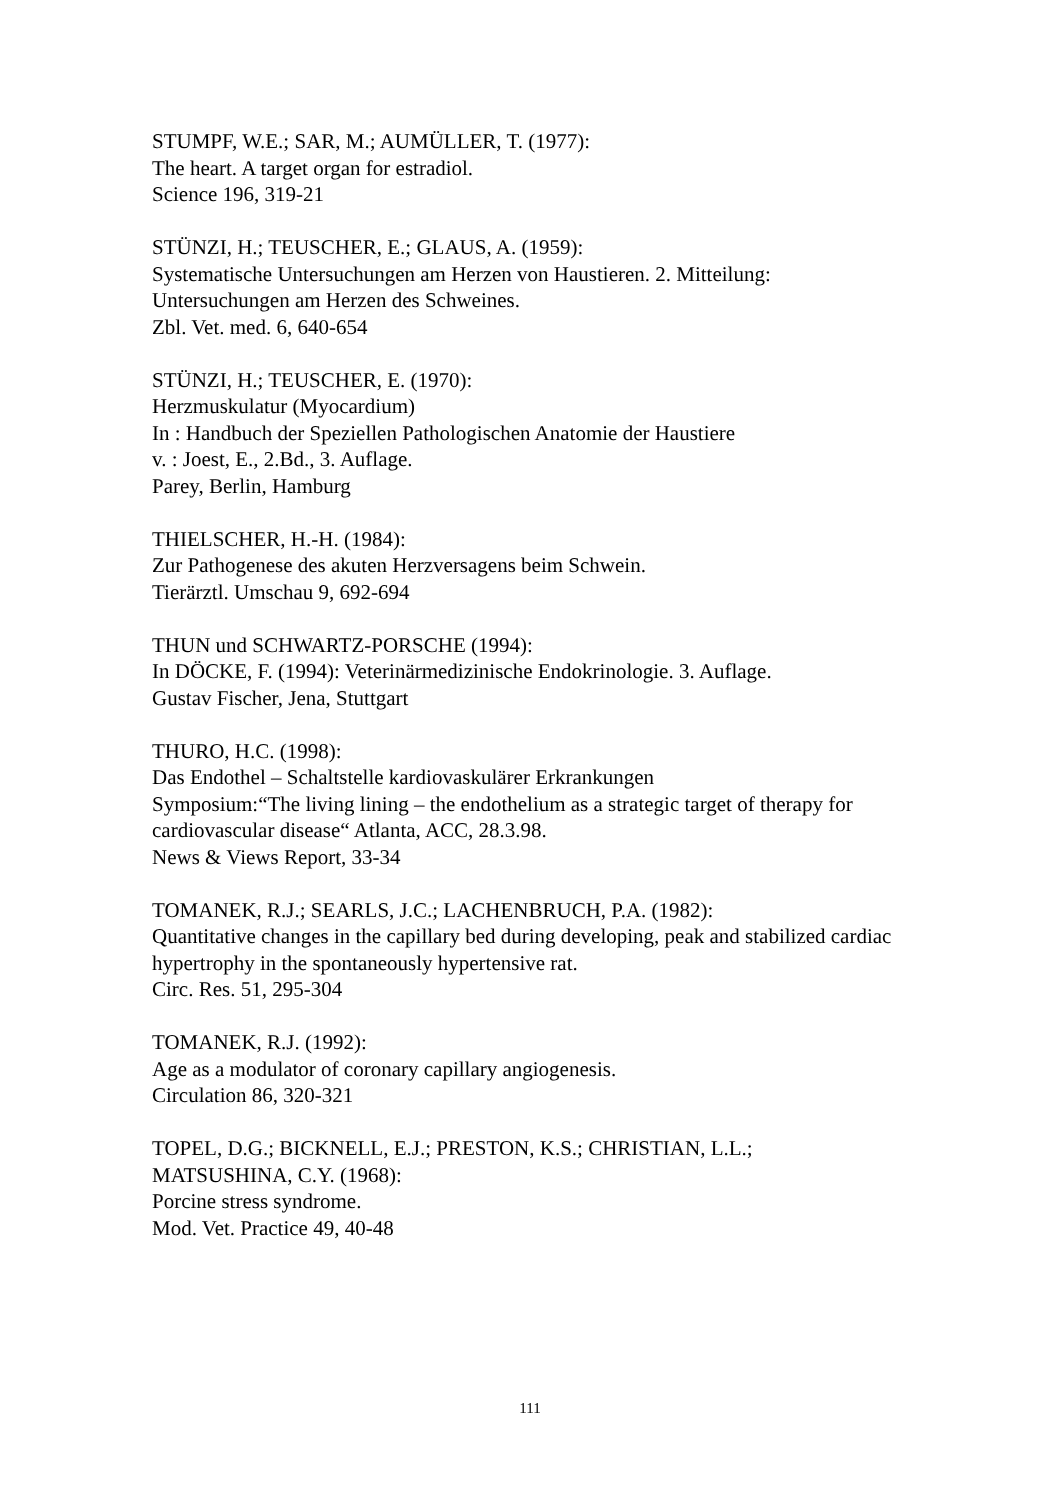STUMPF, W.E.; SAR, M.; AUMÜLLER, T. (1977):
The heart. A target organ for estradiol.
Science 196, 319-21
STÜNZI, H.; TEUSCHER, E.; GLAUS, A. (1959):
Systematische Untersuchungen am Herzen von Haustieren. 2. Mitteilung:
Untersuchungen am Herzen des Schweines.
Zbl. Vet. med. 6, 640-654
STÜNZI, H.; TEUSCHER, E. (1970):
Herzmuskulatur (Myocardium)
In : Handbuch der Speziellen Pathologischen Anatomie der Haustiere
v. : Joest, E., 2.Bd., 3. Auflage.
Parey, Berlin, Hamburg
THIELSCHER, H.-H. (1984):
Zur Pathogenese des akuten Herzversagens beim Schwein.
Tierärztl. Umschau 9, 692-694
THUN und SCHWARTZ-PORSCHE (1994):
In DÖCKE, F. (1994): Veterinärmedizinische Endokrinologie. 3. Auflage.
Gustav Fischer, Jena, Stuttgart
THURO, H.C. (1998):
Das Endothel – Schaltstelle kardiovaskulärer Erkrankungen
Symposium:“The living lining – the endothelium as a strategic target of therapy for cardiovascular disease“ Atlanta, ACC, 28.3.98.
News & Views Report, 33-34
TOMANEK, R.J.; SEARLS, J.C.; LACHENBRUCH, P.A. (1982):
Quantitative changes in the capillary bed during developing, peak and stabilized cardiac hypertrophy in the spontaneously hypertensive rat.
Circ. Res. 51, 295-304
TOMANEK, R.J. (1992):
Age as a modulator of coronary capillary angiogenesis.
Circulation 86, 320-321
TOPEL, D.G.; BICKNELL, E.J.; PRESTON, K.S.; CHRISTIAN, L.L.;
MATSUSHINA, C.Y. (1968):
Porcine stress syndrome.
Mod. Vet. Practice 49, 40-48
111